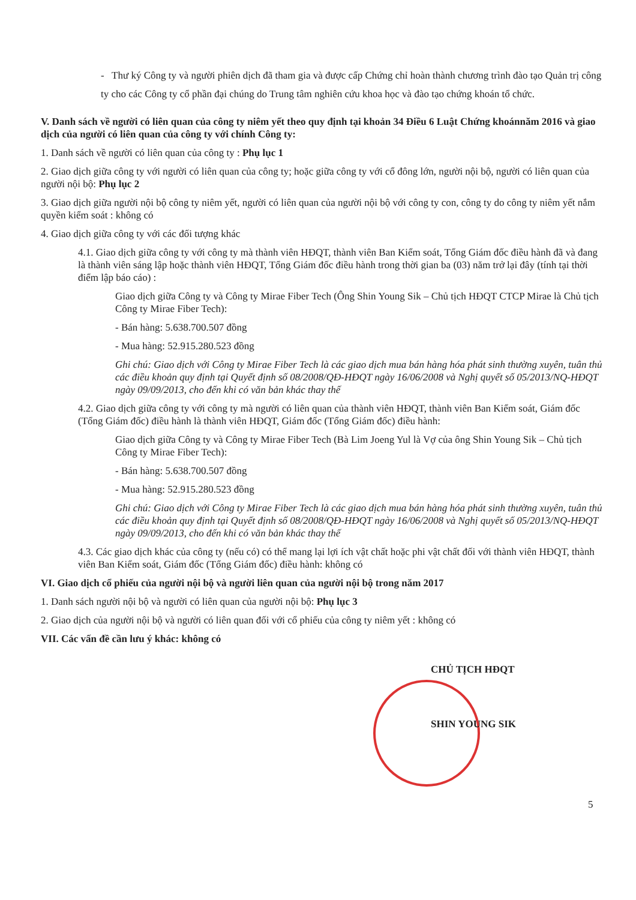- Thư ký Công ty và người phiên dịch đã tham gia và được cấp Chứng chỉ hoàn thành chương trình đào tạo Quản trị công ty cho các Công ty cổ phần đại chúng do Trung tâm nghiên cứu khoa học và đào tạo chứng khoán tổ chức.
V. Danh sách về người có liên quan của công ty niêm yết theo quy định tại khoản 34 Điều 6 Luật Chứng khoánnăm 2016 và giao dịch của người có liên quan của công ty với chính Công ty:
1. Danh sách về người có liên quan của công ty : Phụ lục 1
2. Giao dịch giữa công ty với người có liên quan của công ty; hoặc giữa công ty với cổ đông lớn, người nội bộ, người có liên quan của người nội bộ: Phụ lục 2
3. Giao dịch giữa người nội bộ công ty niêm yết, người có liên quan của người nội bộ với công ty con, công ty do công ty niêm yết nắm quyền kiểm soát : không có
4. Giao dịch giữa công ty với các đối tượng khác
4.1. Giao dịch giữa công ty với công ty mà thành viên HĐQT, thành viên Ban Kiểm soát, Tổng Giám đốc điều hành đã và đang là thành viên sáng lập hoặc thành viên HĐQT, Tổng Giám đốc điều hành trong thời gian ba (03) năm trở lại đây (tính tại thời điểm lập báo cáo) :
Giao dịch giữa Công ty và Công ty Mirae Fiber Tech (Ông Shin Young Sik – Chủ tịch HĐQT CTCP Mirae là Chủ tịch Công ty Mirae Fiber Tech):
- Bán hàng: 5.638.700.507 đồng
- Mua hàng: 52.915.280.523 đồng
Ghi chú: Giao dịch với Công ty Mirae Fiber Tech là các giao dịch mua bán hàng hóa phát sinh thường xuyên, tuân thủ các điều khoản quy định tại Quyết định số 08/2008/QĐ-HĐQT ngày 16/06/2008 và Nghị quyết số 05/2013/NQ-HĐQT ngày 09/09/2013, cho đến khi có văn bản khác thay thế
4.2. Giao dịch giữa công ty với công ty mà người có liên quan của thành viên HĐQT, thành viên Ban Kiểm soát, Giám đốc (Tổng Giám đốc) điều hành là thành viên HĐQT, Giám đốc (Tổng Giám đốc) điều hành:
Giao dịch giữa Công ty và Công ty Mirae Fiber Tech (Bà Lim Joeng Yul là Vợ của ông Shin Young Sik – Chủ tịch Công ty Mirae Fiber Tech):
- Bán hàng: 5.638.700.507 đồng
- Mua hàng: 52.915.280.523 đồng
Ghi chú: Giao dịch với Công ty Mirae Fiber Tech là các giao dịch mua bán hàng hóa phát sinh thường xuyên, tuân thủ các điều khoản quy định tại Quyết định số 08/2008/QĐ-HĐQT ngày 16/06/2008 và Nghị quyết số 05/2013/NQ-HĐQT ngày 09/09/2013, cho đến khi có văn bản khác thay thế
4.3. Các giao dịch khác của công ty (nếu có) có thể mang lại lợi ích vật chất hoặc phi vật chất đối với thành viên HĐQT, thành viên Ban Kiểm soát, Giám đốc (Tổng Giám đốc) điều hành: không có
VI. Giao dịch cổ phiếu của người nội bộ và người liên quan của người nội bộ trong năm 2017
1. Danh sách người nội bộ và người có liên quan của người nội bộ: Phụ lục 3
2. Giao dịch của người nội bộ và người có liên quan đối với cổ phiếu của công ty niêm yết : không có
VII. Các vấn đề cần lưu ý khác: không có
CHỦ TỊCH HĐQT
SHIN YOUNG SIK
5